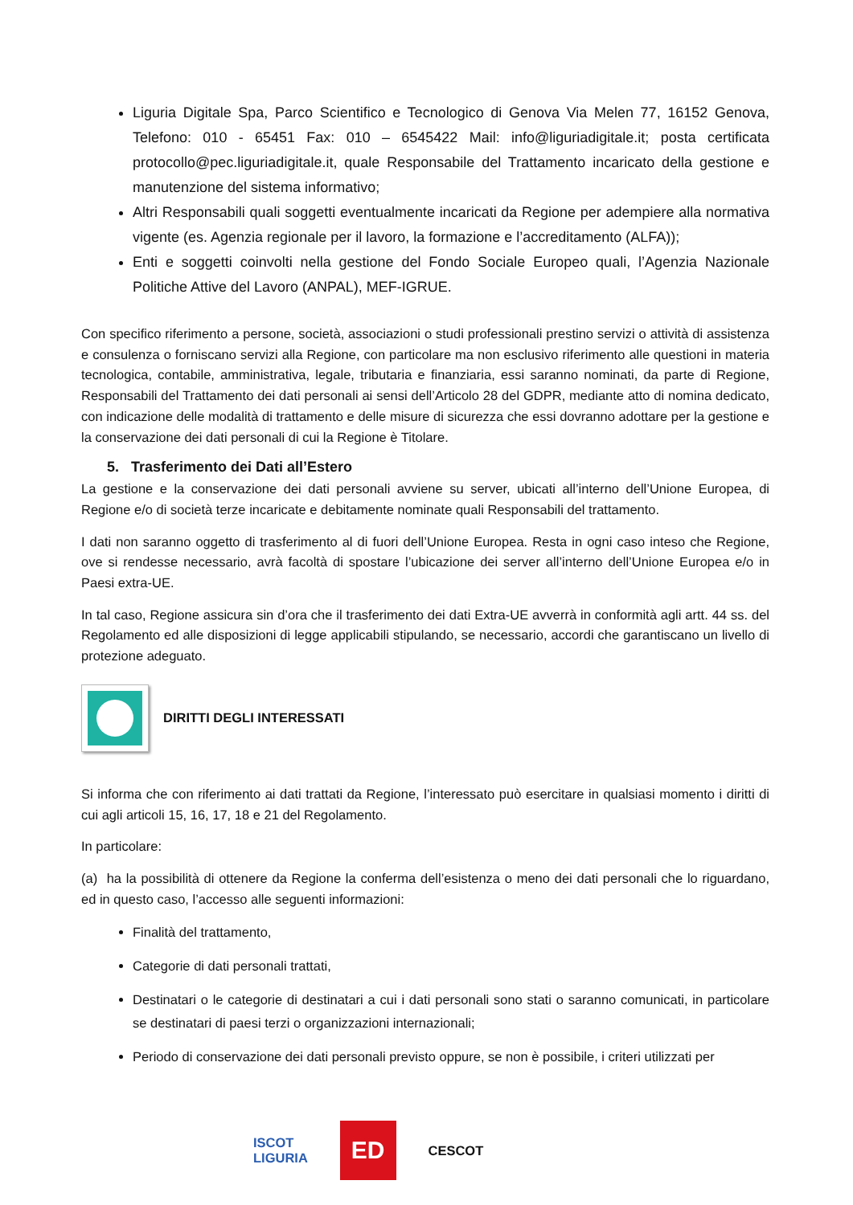Liguria Digitale Spa, Parco Scientifico e Tecnologico di Genova Via Melen 77, 16152 Genova, Telefono: 010 - 65451 Fax: 010 – 6545422 Mail: info@liguriadigitale.it; posta certificata protocollo@pec.liguriadigitale.it, quale Responsabile del Trattamento incaricato della gestione e manutenzione del sistema informativo;
Altri Responsabili quali soggetti eventualmente incaricati da Regione per adempiere alla normativa vigente (es. Agenzia regionale per il lavoro, la formazione e l’accreditamento (ALFA));
Enti e soggetti coinvolti nella gestione del Fondo Sociale Europeo quali, l’Agenzia Nazionale Politiche Attive del Lavoro (ANPAL), MEF-IGRUE.
Con specifico riferimento a persone, società, associazioni o studi professionali prestino servizi o attività di assistenza e consulenza o forniscano servizi alla Regione, con particolare ma non esclusivo riferimento alle questioni in materia tecnologica, contabile, amministrativa, legale, tributaria e finanziaria, essi saranno nominati, da parte di Regione, Responsabili del Trattamento dei dati personali ai sensi dell’Articolo 28 del GDPR, mediante atto di nomina dedicato, con indicazione delle modalità di trattamento e delle misure di sicurezza che essi dovranno adottare per la gestione e la conservazione dei dati personali di cui la Regione è Titolare.
5. Trasferimento dei Dati all’Estero
La gestione e la conservazione dei dati personali avviene su server, ubicati all’interno dell’Unione Europea, di Regione e/o di società terze incaricate e debitamente nominate quali Responsabili del trattamento.
I dati non saranno oggetto di trasferimento al di fuori dell’Unione Europea. Resta in ogni caso inteso che Regione, ove si rendesse necessario, avrà facoltà di spostare l’ubicazione dei server all’interno dell’Unione Europea e/o in Paesi extra-UE.
In tal caso, Regione assicura sin d’ora che il trasferimento dei dati Extra-UE avverrà in conformità agli artt. 44 ss. del Regolamento ed alle disposizioni di legge applicabili stipulando, se necessario, accordi che garantiscano un livello di protezione adeguato.
DIRITTI DEGLI INTERESSATI
Si informa che con riferimento ai dati trattati da Regione, l’interessato può esercitare in qualsiasi momento i diritti di cui agli articoli 15, 16, 17, 18 e 21 del Regolamento.
In particolare:
(a) ha la possibilità di ottenere da Regione la conferma dell’esistenza o meno dei dati personali che lo riguardano, ed in questo caso, l’accesso alle seguenti informazioni:
Finalità del trattamento,
Categorie di dati personali trattati,
Destinatari o le categorie di destinatari a cui i dati personali sono stati o saranno comunicati, in particolare se destinatari di paesi terzi o organizzazioni internazionali;
Periodo di conservazione dei dati personali previsto oppure, se non è possibile, i criteri utilizzati per
ISCOT
LIGURIA ED CESCOT